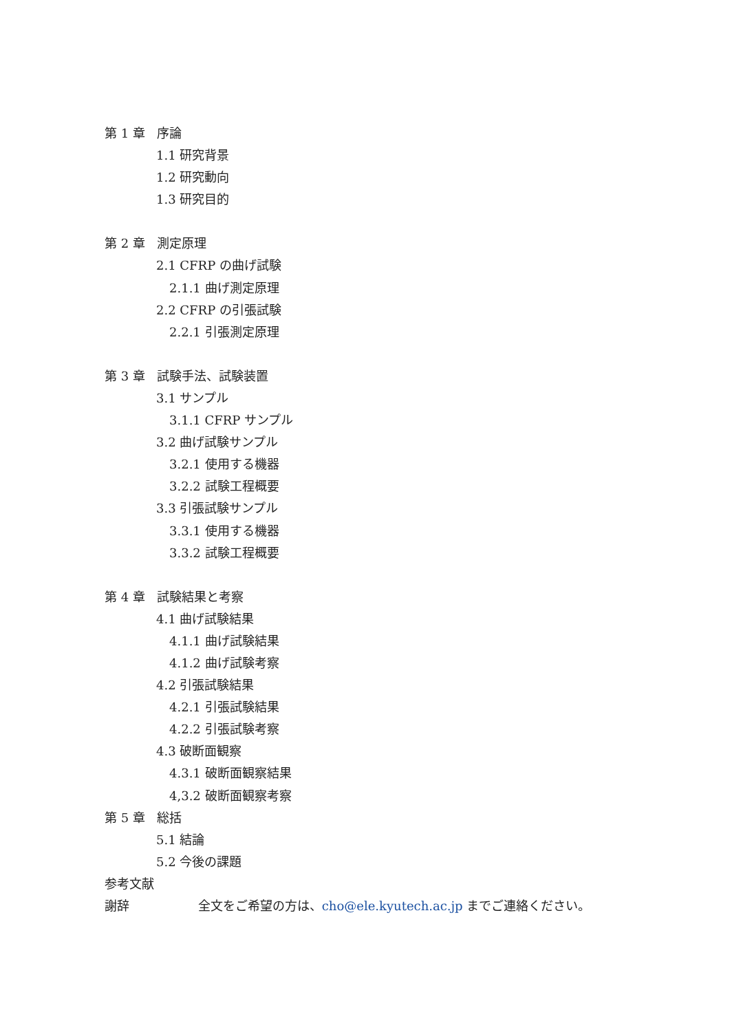第 1 章 序論
1.1 研究背景
1.2 研究動向
1.3 研究目的
第 2 章 測定原理
2.1 CFRP の曲げ試験
2.1.1 曲げ測定原理
2.2 CFRP の引張試験
2.2.1 引張測定原理
第 3 章 試験手法、試験装置
3.1 サンプル
3.1.1 CFRP サンプル
3.2 曲げ試験サンプル
3.2.1 使用する機器
3.2.2 試験工程概要
3.3 引張試験サンプル
3.3.1 使用する機器
3.3.2 試験工程概要
第 4 章 試験結果と考察
4.1 曲げ試験結果
4.1.1 曲げ試験結果
4.1.2 曲げ試験考察
4.2 引張試験結果
4.2.1 引張試験結果
4.2.2 引張試験考察
4.3 破断面観察
4.3.1 破断面観察結果
4,3.2 破断面観察考察
第 5 章 総括
5.1 結論
5.2 今後の課題
参考文献
謝辞 全文をご希望の方は、cho@ele.kyutech.ac.jp までご連絡ください。